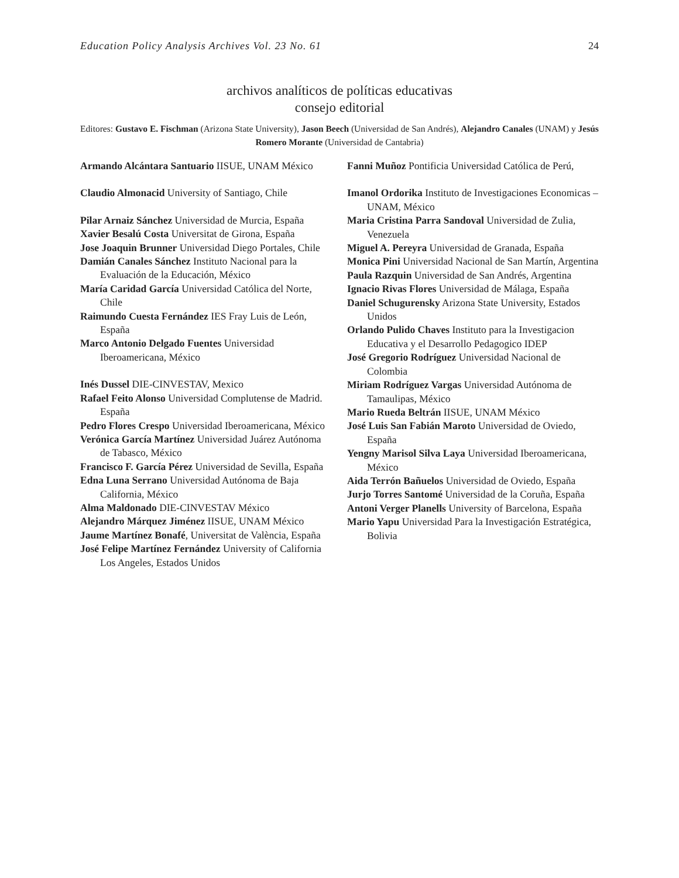Education Policy Analysis Archives Vol. 23 No. 61 24
archivos analíticos de políticas educativas
consejo editorial
Editores: Gustavo E. Fischman (Arizona State University), Jason Beech (Universidad de San Andrés), Alejandro Canales (UNAM) y Jesús Romero Morante (Universidad de Cantabria)
Armando Alcántara Santuario IISUE, UNAM México
Claudio Almonacid University of Santiago, Chile
Pilar Arnaiz Sánchez Universidad de Murcia, España
Xavier Besalú Costa Universitat de Girona, España
Jose Joaquin Brunner Universidad Diego Portales, Chile
Damián Canales Sánchez Instituto Nacional para la Evaluación de la Educación, México
María Caridad García Universidad Católica del Norte, Chile
Raimundo Cuesta Fernández IES Fray Luis de León, España
Marco Antonio Delgado Fuentes Universidad Iberoamericana, México
Inés Dussel DIE-CINVESTAV, Mexico
Rafael Feito Alonso Universidad Complutense de Madrid. España
Pedro Flores Crespo Universidad Iberoamericana, México
Verónica García Martínez Universidad Juárez Autónoma de Tabasco, México
Francisco F. García Pérez Universidad de Sevilla, España
Edna Luna Serrano Universidad Autónoma de Baja California, México
Alma Maldonado DIE-CINVESTAV México
Alejandro Márquez Jiménez IISUE, UNAM México
Jaume Martínez Bonafé, Universitat de València, España
José Felipe Martínez Fernández University of California Los Angeles, Estados Unidos
Fanni Muñoz Pontificia Universidad Católica de Perú,
Imanol Ordorika Instituto de Investigaciones Economicas – UNAM, México
Maria Cristina Parra Sandoval Universidad de Zulia, Venezuela
Miguel A. Pereyra Universidad de Granada, España
Monica Pini Universidad Nacional de San Martín, Argentina
Paula Razquin Universidad de San Andrés, Argentina
Ignacio Rivas Flores Universidad de Málaga, España
Daniel Schugurensky Arizona State University, Estados Unidos
Orlando Pulido Chaves Instituto para la Investigacion Educativa y el Desarrollo Pedagogico IDEP
José Gregorio Rodríguez Universidad Nacional de Colombia
Miriam Rodríguez Vargas Universidad Autónoma de Tamaulipas, México
Mario Rueda Beltrán IISUE, UNAM México
José Luis San Fabián Maroto Universidad de Oviedo, España
Yengny Marisol Silva Laya Universidad Iberoamericana, México
Aida Terrón Bañuelos Universidad de Oviedo, España
Jurjo Torres Santomé Universidad de la Coruña, España
Antoni Verger Planells University of Barcelona, España
Mario Yapu Universidad Para la Investigación Estratégica, Bolivia